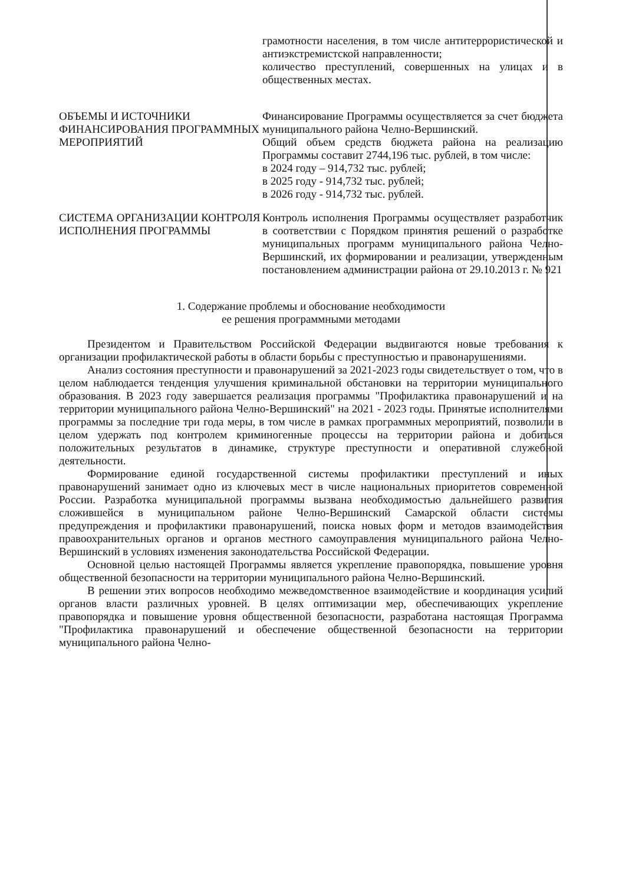| | грамотности населения, в том числе антитеррористической и антиэкстремистской направленности; количество преступлений, совершенных на улицах и в общественных местах. |
| ОБЪЕМЫ И ИСТОЧНИКИ ФИНАНСИРОВАНИЯ ПРОГРАММНЫХ МЕРОПРИЯТИЙ | Финансирование Программы осуществляется за счет бюджета муниципального района Челно-Вершинский. Общий объем средств бюджета района на реализацию Программы составит 2744,196 тыс. рублей, в том числе: в 2024 году – 914,732 тыс. рублей; в 2025 году - 914,732 тыс. рублей; в 2026 году - 914,732 тыс. рублей. |
| СИСТЕМА ОРГАНИЗАЦИИ КОНТРОЛЯ ИСПОЛНЕНИЯ ПРОГРАММЫ | Контроль исполнения Программы осуществляет разработчик в соответствии с Порядком принятия решений о разработке муниципальных программ муниципального района Челно-Вершинский, их формировании и реализации, утвержденным постановлением администрации района от 29.10.2013 г. № 921 |
1. Содержание проблемы и обоснование необходимости
ее решения программными методами
Президентом и Правительством Российской Федерации выдвигаются новые требования к организации профилактической работы в области борьбы с преступностью и правонарушениями.
Анализ состояния преступности и правонарушений за 2021-2023 годы свидетельствует о том, что в целом наблюдается тенденция улучшения криминальной обстановки на территории муниципального образования. В 2023 году завершается реализация программы "Профилактика правонарушений и на территории муниципального района Челно-Вершинский" на 2021 - 2023 годы. Принятые исполнителями программы за последние три года меры, в том числе в рамках программных мероприятий, позволили в целом удержать под контролем криминогенные процессы на территории района и добиться положительных результатов в динамике, структуре преступности и оперативной служебной деятельности.
Формирование единой государственной системы профилактики преступлений и иных правонарушений занимает одно из ключевых мест в числе национальных приоритетов современной России. Разработка муниципальной программы вызвана необходимостью дальнейшего развития сложившейся в муниципальном районе Челно-Вершинский Самарской области системы предупреждения и профилактики правонарушений, поиска новых форм и методов взаимодействия правоохранительных органов и органов местного самоуправления муниципального района Челно-Вершинский в условиях изменения законодательства Российской Федерации.
Основной целью настоящей Программы является укрепление правопорядка, повышение уровня общественной безопасности на территории муниципального района Челно-Вершинский.
В решении этих вопросов необходимо межведомственное взаимодействие и координация усилий органов власти различных уровней. В целях оптимизации мер, обеспечивающих укрепление правопорядка и повышение уровня общественной безопасности, разработана настоящая Программа "Профилактика правонарушений и обеспечение общественной безопасности на территории муниципального района Челно-